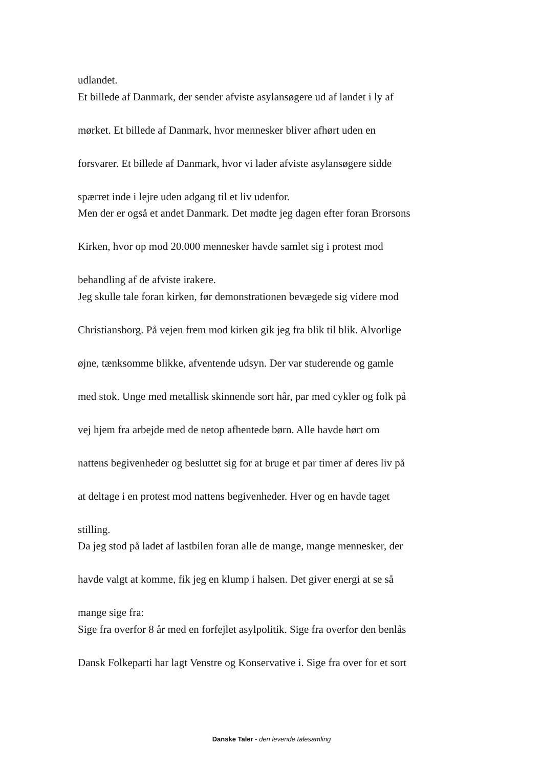udlandet.
Et billede af Danmark, der sender afviste asylansøgere ud af landet i ly af
mørket. Et billede af Danmark, hvor mennesker bliver afhørt uden en
forsvarer. Et billede af Danmark, hvor vi lader afviste asylansøgere sidde
spærret inde i lejre uden adgang til et liv udenfor.
Men der er også et andet Danmark. Det mødte jeg dagen efter foran Brorsons
Kirken, hvor op mod 20.000 mennesker havde samlet sig i protest mod
behandling af de afviste irakere.
Jeg skulle tale foran kirken, før demonstrationen bevægede sig videre mod
Christiansborg. På vejen frem mod kirken gik jeg fra blik til blik. Alvorlige
øjne, tænksomme blikke, afventende udsyn. Der var studerende og gamle
med stok. Unge med metallisk skinnende sort hår, par med cykler og folk på
vej hjem fra arbejde med de netop afhentede børn. Alle havde hørt om
nattens begivenheder og besluttet sig for at bruge et par timer af deres liv på
at deltage i en protest mod nattens begivenheder. Hver og en havde taget
stilling.
Da jeg stod på ladet af lastbilen foran alle de mange, mange mennesker, der
havde valgt at komme, fik jeg en klump i halsen. Det giver energi at se så
mange sige fra:
Sige fra overfor 8 år med en forfejlet asylpolitik. Sige fra overfor den benlås
Dansk Folkeparti har lagt Venstre og Konservative i. Sige fra over for et sort
Danske Taler - den levende talesamling